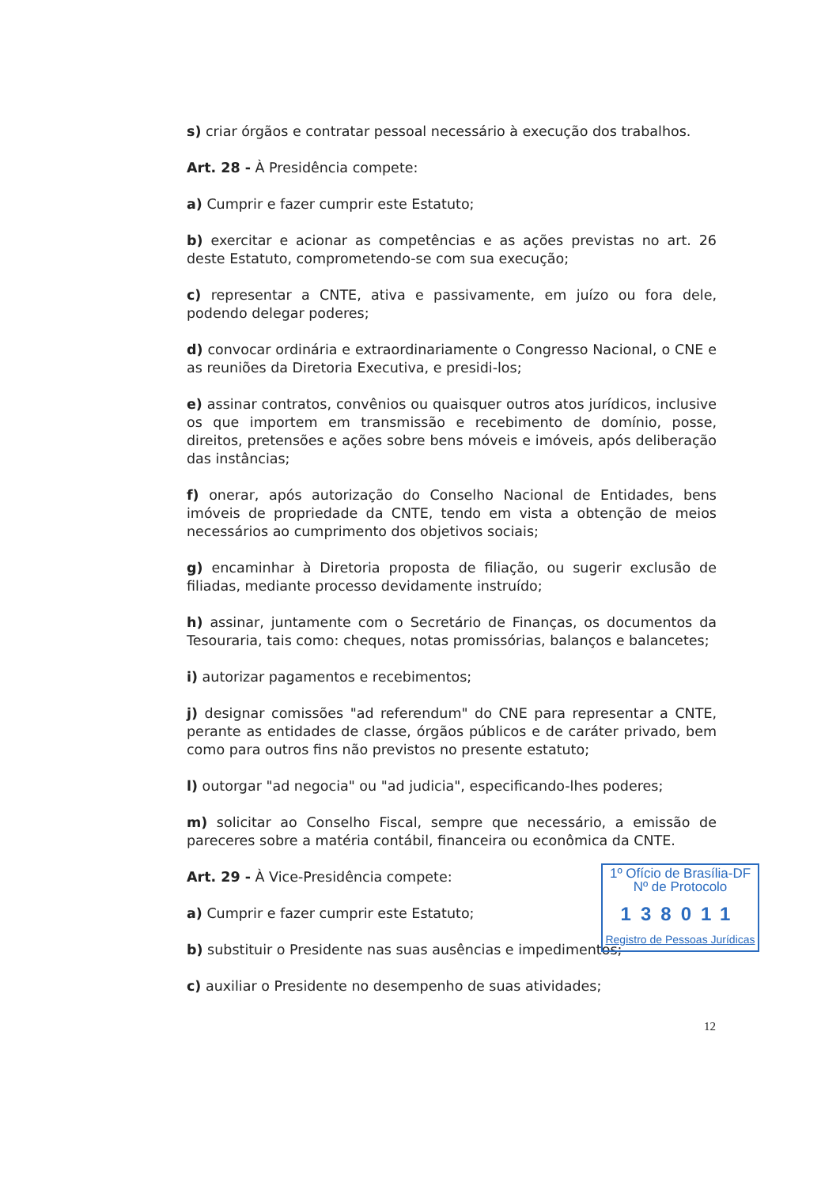s) criar órgãos e contratar pessoal necessário à execução dos trabalhos.
Art. 28 - À Presidência compete:
a) Cumprir e fazer cumprir este Estatuto;
b) exercitar e acionar as competências e as ações previstas no art. 26 deste Estatuto, comprometendo-se com sua execução;
c) representar a CNTE, ativa e passivamente, em juízo ou fora dele, podendo delegar poderes;
d) convocar ordinária e extraordinariamente o Congresso Nacional, o CNE e as reuniões da Diretoria Executiva, e presidi-los;
e) assinar contratos, convênios ou quaisquer outros atos jurídicos, inclusive os que importem em transmissão e recebimento de domínio, posse, direitos, pretensões e ações sobre bens móveis e imóveis, após deliberação das instâncias;
f) onerar, após autorização do Conselho Nacional de Entidades, bens imóveis de propriedade da CNTE, tendo em vista a obtenção de meios necessários ao cumprimento dos objetivos sociais;
g) encaminhar à Diretoria proposta de filiação, ou sugerir exclusão de filiadas, mediante processo devidamente instruído;
h) assinar, juntamente com o Secretário de Finanças, os documentos da Tesouraria, tais como: cheques, notas promissórias, balanços e balancetes;
i) autorizar pagamentos e recebimentos;
j) designar comissões "ad referendum" do CNE para representar a CNTE, perante as entidades de classe, órgãos públicos e de caráter privado, bem como para outros fins não previstos no presente estatuto;
l) outorgar "ad negocia" ou "ad judicia", especificando-lhes poderes;
m) solicitar ao Conselho Fiscal, sempre que necessário, a emissão de pareceres sobre a matéria contábil, financeira ou econômica da CNTE.
Art. 29 - À Vice-Presidência compete:
a) Cumprir e fazer cumprir este Estatuto;
b) substituir o Presidente nas suas ausências e impedimentos;
c) auxiliar o Presidente no desempenho de suas atividades;
1º Ofício de Brasília-DF
Nº de Protocolo
138011
Registro de Pessoas Jurídicas
12